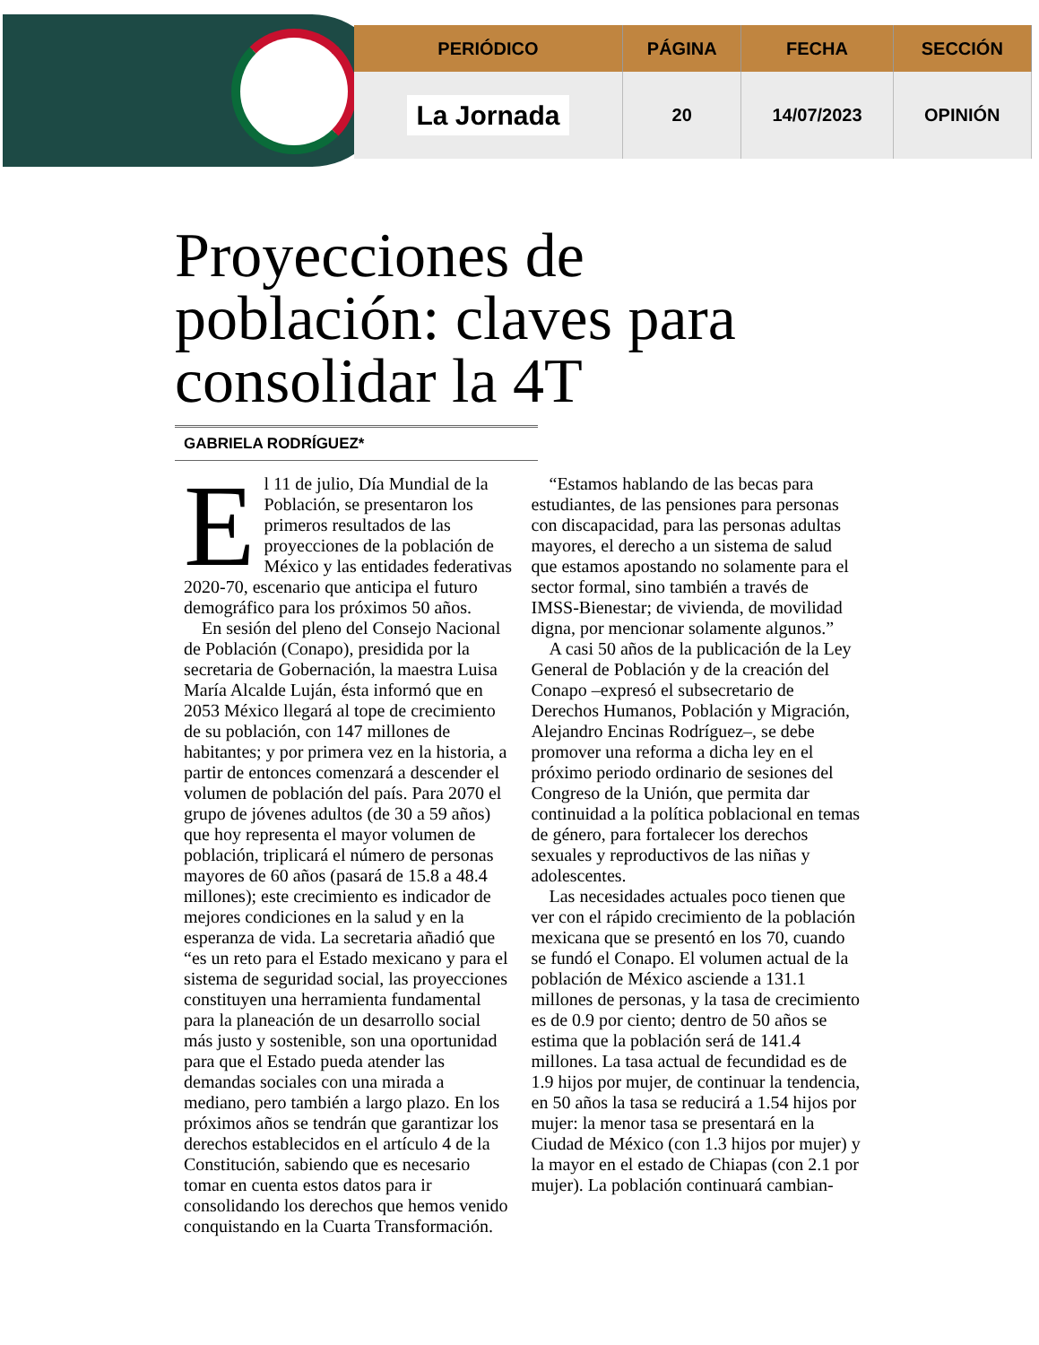| PERIÓDICO | PÁGINA | FECHA | SECCIÓN |
| --- | --- | --- | --- |
| La Jornada | 20 | 14/07/2023 | OPINIÓN |
Proyecciones de población: claves para consolidar la 4T
GABRIELA RODRÍGUEZ*
El 11 de julio, Día Mundial de la Población, se presentaron los primeros resultados de las proyecciones de la población de México y las entidades federativas 2020-70, escenario que anticipa el futuro demográfico para los próximos 50 años.
En sesión del pleno del Consejo Nacional de Población (Conapo), presidida por la secretaria de Gobernación, la maestra Luisa María Alcalde Luján, ésta informó que en 2053 México llegará al tope de crecimiento de su población, con 147 millones de habitantes; y por primera vez en la historia, a partir de entonces comenzará a descender el volumen de población del país. Para 2070 el grupo de jóvenes adultos (de 30 a 59 años) que hoy representa el mayor volumen de población, triplicará el número de personas mayores de 60 años (pasará de 15.8 a 48.4 millones); este crecimiento es indicador de mejores condiciones en la salud y en la esperanza de vida. La secretaria añadió que “es un reto para el Estado mexicano y para el sistema de seguridad social, las proyecciones constituyen una herramienta fundamental para la planeación de un desarrollo social más justo y sostenible, son una oportunidad para que el Estado pueda atender las demandas sociales con una mirada a mediano, pero también a largo plazo. En los próximos años se tendrán que garantizar los derechos establecidos en el artículo 4 de la Constitución, sabiendo que es necesario tomar en cuenta estos datos para ir consolidando los derechos que hemos venido conquistando en la Cuarta Transformación.
“Estamos hablando de las becas para estudiantes, de las pensiones para personas con discapacidad, para las personas adultas mayores, el derecho a un sistema de salud que estamos apostando no solamente para el sector formal, sino también a través de IMSS-Bienestar; de vivienda, de movilidad digna, por mencionar solamente algunos.”
A casi 50 años de la publicación de la Ley General de Población y de la creación del Conapo –expresó el subsecretario de Derechos Humanos, Población y Migración, Alejandro Encinas Rodríguez–, se debe promover una reforma a dicha ley en el próximo periodo ordinario de sesiones del Congreso de la Unión, que permita dar continuidad a la política poblacional en temas de género, para fortalecer los derechos sexuales y reproductivos de las niñas y adolescentes.
Las necesidades actuales poco tienen que ver con el rápido crecimiento de la población mexicana que se presentó en los 70, cuando se fundó el Conapo. El volumen actual de la población de México asciende a 131.1 millones de personas, y la tasa de crecimiento es de 0.9 por ciento; dentro de 50 años se estima que la población será de 141.4 millones. La tasa actual de fecundidad es de 1.9 hijos por mujer, de continuar la tendencia, en 50 años la tasa se reducirá a 1.54 hijos por mujer: la menor tasa se presentará en la Ciudad de México (con 1.3 hijos por mujer) y la mayor en el estado de Chiapas (con 2.1 por mujer). La población continuará cambian-